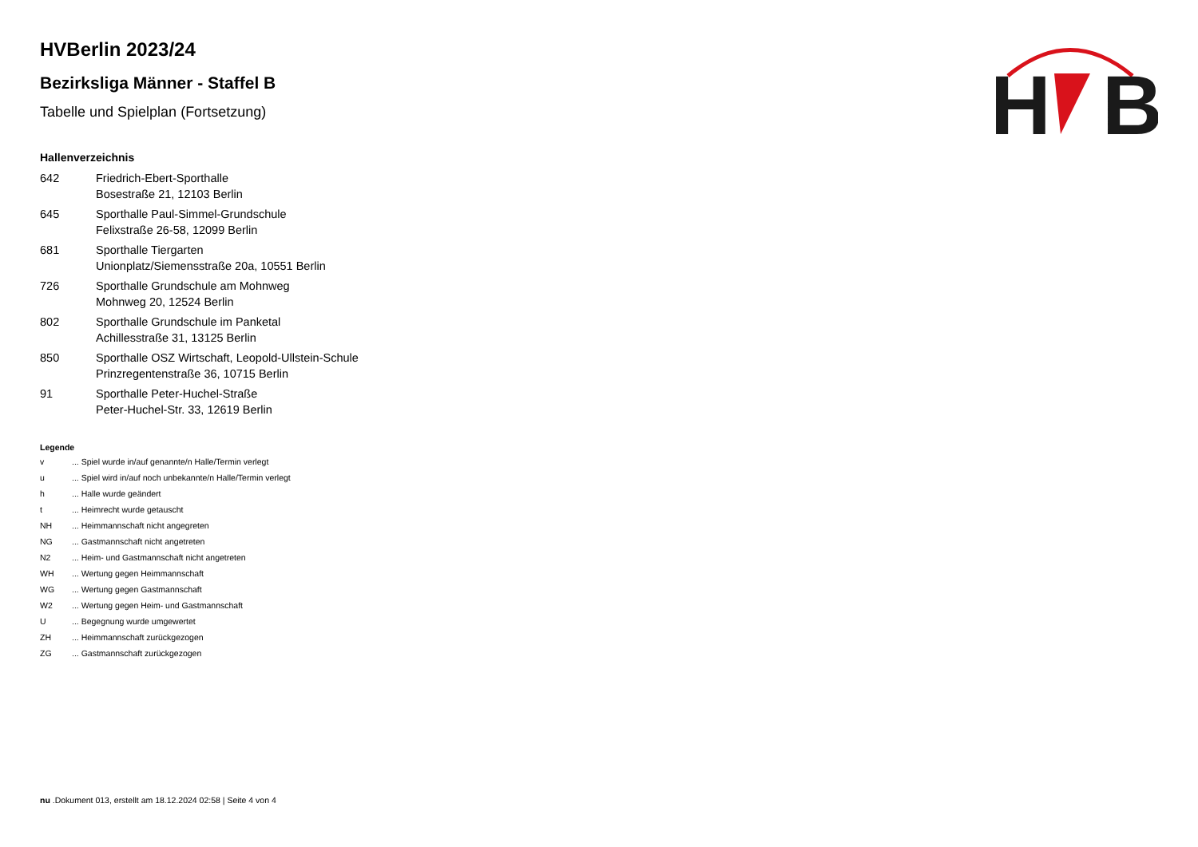H
B
HVBerlin 2023/24
Bezirksliga Männer - Staffel B
Tabelle und Spielplan (Fortsetzung)
Hallenverzeichnis
| 642 | Friedrich-Ebert-Sporthalle Bosestraße 21, 12103 Berlin |
| 645 | Sporthalle Paul-Simmel-Grundschule Felixstraße 26-58, 12099 Berlin |
| 681 | Sporthalle Tiergarten Unionplatz/Siemensstraße 20a, 10551 Berlin |
| 726 | Sporthalle Grundschule am Mohnweg Mohnweg 20, 12524 Berlin |
| 802 | Sporthalle Grundschule im Panketal Achillesstraße 31, 13125 Berlin |
| 850 | Sporthalle OSZ Wirtschaft, Leopold-Ullstein-Schule Prinzregentenstraße 36, 10715 Berlin |
| 91 | Sporthalle Peter-Huchel-Straße Peter-Huchel-Str. 33, 12619 Berlin |
Legende
| v | ... Spiel wurde in/auf genannte/n Halle/Termin verlegt |
| u | ... Spiel wird in/auf noch unbekannte/n Halle/Termin verlegt |
| h | ... Halle wurde geändert |
| t | ... Heimrecht wurde getauscht |
| NH | ... Heimmannschaft nicht angegreten |
| NG | ... Gastmannschaft nicht angetreten |
| N2 | ... Heim- und Gastmannschaft nicht angetreten |
| WH | ... Wertung gegen Heimmannschaft |
| WG | ... Wertung gegen Gastmannschaft |
| W2 | ... Wertung gegen Heim- und Gastmannschaft |
| U | ... Begegnung wurde umgewertet |
| ZH | ... Heimmannschaft zurückgezogen |
| ZG | ... Gastmannschaft zurückgezogen |
nu .Dokument 013, erstellt am 18.12.2024 02:58 | Seite 4 von 4